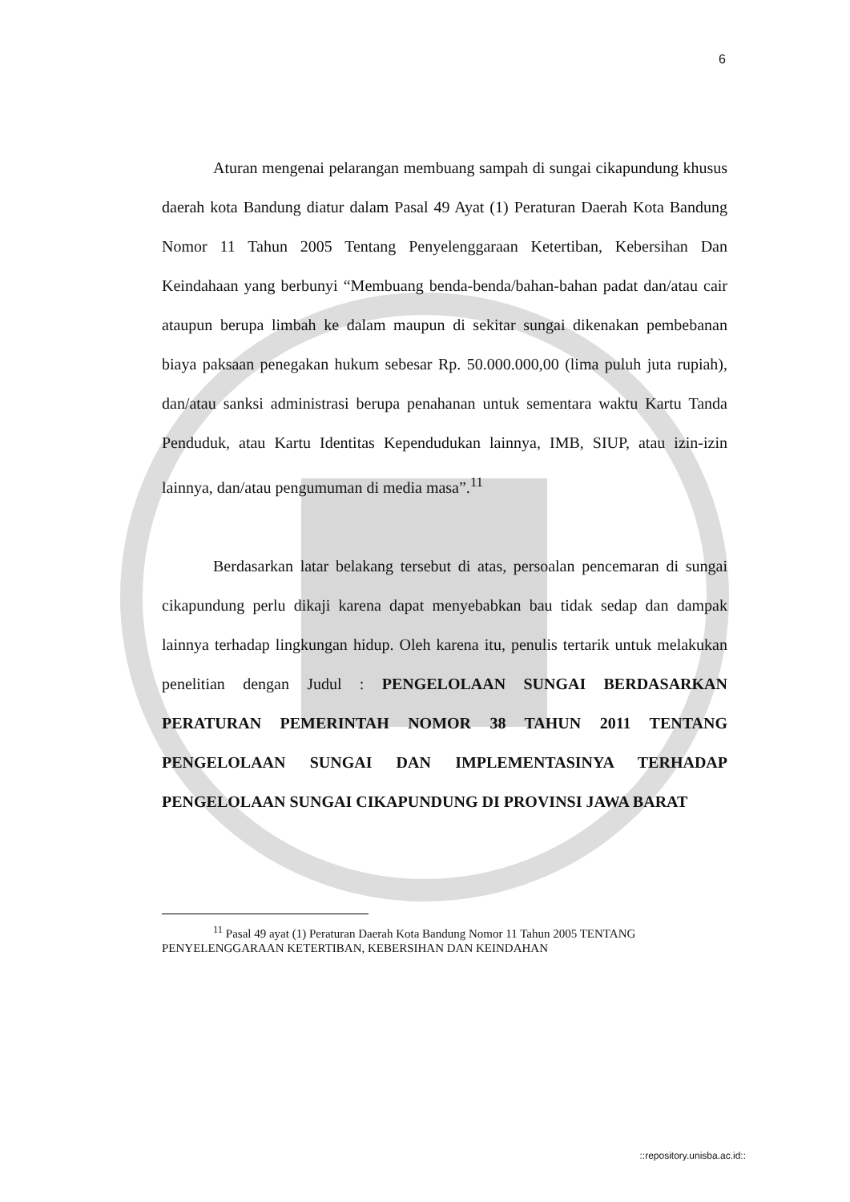6
Aturan mengenai pelarangan membuang sampah di sungai cikapundung khusus daerah kota Bandung diatur dalam Pasal 49 Ayat (1) Peraturan Daerah Kota Bandung Nomor 11 Tahun 2005 Tentang Penyelenggaraan Ketertiban, Kebersihan Dan Keindahaan yang berbunyi “Membuang benda-benda/bahan-bahan padat dan/atau cair ataupun berupa limbah ke dalam maupun di sekitar sungai dikenakan pembebanan biaya paksaan penegakan hukum sebesar Rp. 50.000.000,00 (lima puluh juta rupiah), dan/atau sanksi administrasi berupa penahanan untuk sementara waktu Kartu Tanda Penduduk, atau Kartu Identitas Kependudukan lainnya, IMB, SIUP, atau izin-izin lainnya, dan/atau pengumuman di media masa”.<sup>11</sup>
Berdasarkan latar belakang tersebut di atas, persoalan pencemaran di sungai cikapundung perlu dikaji karena dapat menyebabkan bau tidak sedap dan dampak lainnya terhadap lingkungan hidup. Oleh karena itu, penulis tertarik untuk melakukan penelitian dengan Judul : PENGELOLAAN SUNGAI BERDASARKAN PERATURAN PEMERINTAH NOMOR 38 TAHUN 2011 TENTANG PENGELOLAAN SUNGAI DAN IMPLEMENTASINYA TERHADAP PENGELOLAAN SUNGAI CIKAPUNDUNG DI PROVINSI JAWA BARAT
<sup>11</sup> Pasal 49 ayat (1) Peraturan Daerah Kota Bandung Nomor 11 Tahun 2005 TENTANG
PENYELENGGARAAN KETERTIBAN, KEBERSIHAN DAN KEINDAHAN
::repository.unisba.ac.id::